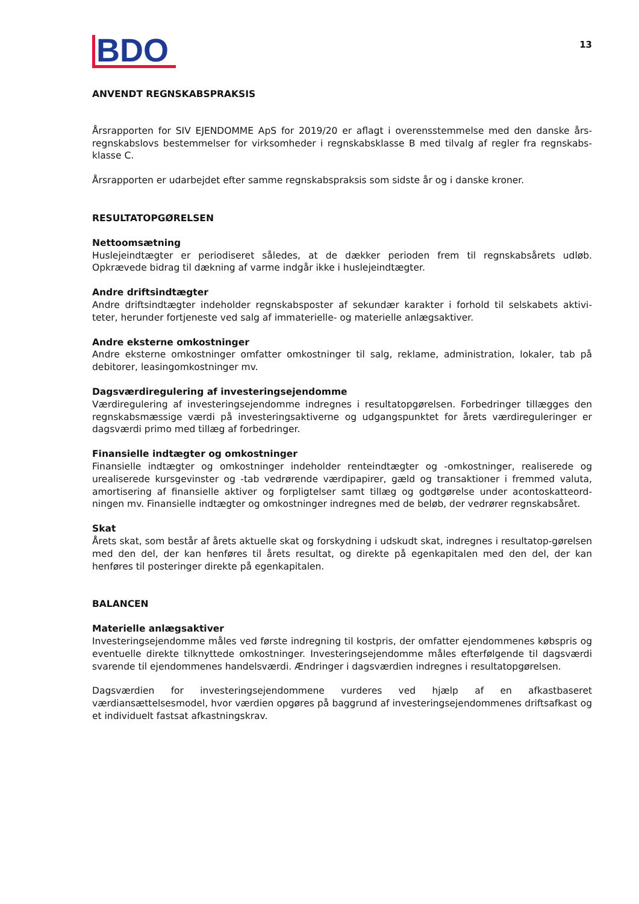BDO
13
ANVENDT REGNSKABSPRAKSIS
Årsrapporten for SIV EJENDOMME ApS for 2019/20 er aflagt i overensstemmelse med den danske års-regnskabslovs bestemmelser for virksomheder i regnskabsklasse B med tilvalg af regler fra regnskabs-klasse C.
Årsrapporten er udarbejdet efter samme regnskabspraksis som sidste år og i danske kroner.
RESULTATOPGØRELSEN
Nettoomsætning
Huslejeindtægter er periodiseret således, at de dækker perioden frem til regnskabsårets udløb. Opkrævede bidrag til dækning af varme indgår ikke i huslejeindtægter.
Andre driftsindtægter
Andre driftsindtægter indeholder regnskabsposter af sekundær karakter i forhold til selskabets aktivi-teter, herunder fortjeneste ved salg af immaterielle- og materielle anlægsaktiver.
Andre eksterne omkostninger
Andre eksterne omkostninger omfatter omkostninger til salg, reklame, administration, lokaler, tab på debitorer, leasingomkostninger mv.
Dagsværdiregulering af investeringsejendomme
Værdiregulering af investeringsejendomme indregnes i resultatopgørelsen. Forbedringer tillægges den regnskabsmæssige værdi på investeringsaktiverne og udgangspunktet for årets værdireguleringer er dagsværdi primo med tillæg af forbedringer.
Finansielle indtægter og omkostninger
Finansielle indtægter og omkostninger indeholder renteindtægter og -omkostninger, realiserede og urealiserede kursgevinster og -tab vedrørende værdipapirer, gæld og transaktioner i fremmed valuta, amortisering af finansielle aktiver og forpligtelser samt tillæg og godtgørelse under acontoskatteord-ningen mv. Finansielle indtægter og omkostninger indregnes med de beløb, der vedrører regnskabsåret.
Skat
Årets skat, som består af årets aktuelle skat og forskydning i udskudt skat, indregnes i resultatop-gørelsen med den del, der kan henføres til årets resultat, og direkte på egenkapitalen med den del, der kan henføres til posteringer direkte på egenkapitalen.
BALANCEN
Materielle anlægsaktiver
Investeringsejendomme måles ved første indregning til kostpris, der omfatter ejendommenes købspris og eventuelle direkte tilknyttede omkostninger. Investeringsejendomme måles efterfølgende til dagsværdi svarende til ejendommenes handelsværdi. Ændringer i dagsværdien indregnes i resultatopgørelsen.
Dagsværdien for investeringsejendommene vurderes ved hjælp af en afkastbaseret værdiansættelsesmodel, hvor værdien opgøres på baggrund af investeringsejendommenes driftsafkast og et individuelt fastsat afkastningskrav.